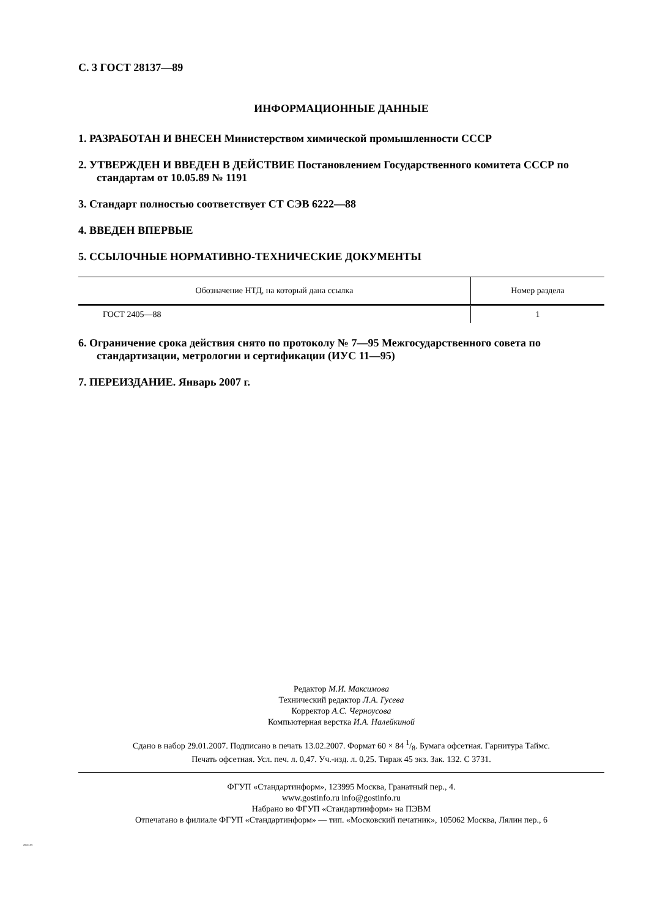С. 3 ГОСТ 28137—89
ИНФОРМАЦИОННЫЕ ДАННЫЕ
1. РАЗРАБОТАН И ВНЕСЕН Министерством химической промышленности СССР
2. УТВЕРЖДЕН И ВВЕДЕН В ДЕЙСТВИЕ Постановлением Государственного комитета СССР по стандартам от 10.05.89 № 1191
3. Стандарт полностью соответствует СТ СЭВ 6222—88
4. ВВЕДЕН ВПЕРВЫЕ
5. ССЫЛОЧНЫЕ НОРМАТИВНО-ТЕХНИЧЕСКИЕ ДОКУМЕНТЫ
| Обозначение НТД, на который дана ссылка | Номер раздела |
| --- | --- |
| ГОСТ 2405—88 | 1 |
6. Ограничение срока действия снято по протоколу № 7—95 Межгосударственного совета по стандартизации, метрологии и сертификации (ИУС 11—95)
7. ПЕРЕИЗДАНИЕ. Январь 2007 г.
Редактор М.И. Максимова
Технический редактор Л.А. Гусева
Корректор А.С. Черноусова
Компьютерная верстка И.А. Налейкиной
Сдано в набор 29.01.2007. Подписано в печать 13.02.2007. Формат 60 × 84 1/8. Бумага офсетная. Гарнитура Таймс.
Печать офсетная. Усл. печ. л. 0,47. Уч.-изд. л. 0,25. Тираж 45 экз. Зак. 132. С 3731.
ФГУП «Стандартинформ», 123995 Москва, Гранатный пер., 4.
www.gostinfo.ru info@gostinfo.ru
Набрано во ФГУП «Стандартинформ» на ПЭВМ
Отпечатано в филиале ФГУП «Стандартинформ» — тип. «Московский печатник», 105062 Москва, Лялин пер., 6
28137-89